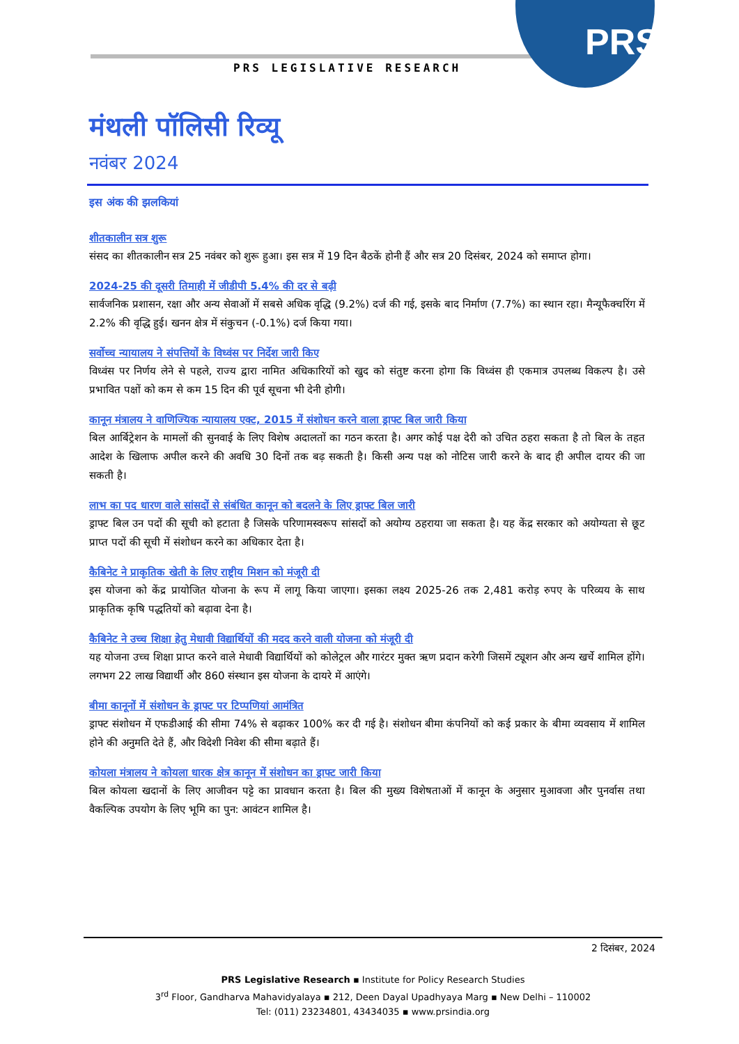PRS
PRS LEGISLATIVE RESEARCH
मंथली पॉलिसी रिव्यू
नवंबर 2024
इस अंक की झलकियां
शीतकालीन सत्र शुरू
संसद का शीतकालीन सत्र 25 नवंबर को शुरू हुआ। इस सत्र में 19 दिन बैठकें होनी हैं और सत्र 20 दिसंबर, 2024 को समाप्त होगा।
2024-25 की दूसरी तिमाही में जीडीपी 5.4% की दर से बढ़ी
सार्वजनिक प्रशासन, रक्षा और अन्य सेवाओं में सबसे अधिक वृद्धि (9.2%) दर्ज की गई, इसके बाद निर्माण (7.7%) का स्थान रहा। मैन्यूफैक्चरिंग में 2.2% की वृद्धि हुई। खनन क्षेत्र में संकुचन (-0.1%) दर्ज किया गया।
सर्वोच्च न्यायालय ने संपत्तियों के विध्वंस पर निर्देश जारी किए
विध्वंस पर निर्णय लेने से पहले, राज्य द्वारा नामित अधिकारियों को खुद को संतुष्ट करना होगा कि विध्वंस ही एकमात्र उपलब्ध विकल्प है। उसे प्रभावित पक्षों को कम से कम 15 दिन की पूर्व सूचना भी देनी होगी।
कानून मंत्रालय ने वाणिज्यिक न्यायालय एक्ट, 2015 में संशोधन करने वाला ड्राफ्ट बिल जारी किया
बिल आर्बिट्रेशन के मामलों की सुनवाई के लिए विशेष अदालतों का गठन करता है। अगर कोई पक्ष देरी को उचित ठहरा सकता है तो बिल के तहत आदेश के खिलाफ अपील करने की अवधि 30 दिनों तक बढ़ सकती है। किसी अन्य पक्ष को नोटिस जारी करने के बाद ही अपील दायर की जा सकती है।
लाभ का पद धारण वाले सांसदों से संबंधित कानून को बदलने के लिए ड्राफ्ट बिल जारी
ड्राफ्ट बिल उन पदों की सूची को हटाता है जिसके परिणामस्वरूप सांसदों को अयोग्य ठहराया जा सकता है। यह केंद्र सरकार को अयोग्यता से छूट प्राप्त पदों की सूची में संशोधन करने का अधिकार देता है।
कैबिनेट ने प्राकृतिक खेती के लिए राष्ट्रीय मिशन को मंजूरी दी
इस योजना को केंद्र प्रायोजित योजना के रूप में लागू किया जाएगा। इसका लक्ष्य 2025-26 तक 2,481 करोड़ रुपए के परिव्यय के साथ प्राकृतिक कृषि पद्धतियों को बढ़ावा देना है।
कैबिनेट ने उच्च शिक्षा हेतु मेधावी विद्यार्थियों की मदद करने वाली योजना को मंजूरी दी
यह योजना उच्च शिक्षा प्राप्त करने वाले मेधावी विद्यार्थियों को कोलेट्रल और गारंटर मुक्त ऋण प्रदान करेगी जिसमें ट्यूशन और अन्य खर्चे शामिल होंगे। लगभग 22 लाख विद्यार्थी और 860 संस्थान इस योजना के दायरे में आएंगे।
बीमा कानूनों में संशोधन के ड्राफ्ट पर टिप्पणियां आमंत्रित
ड्राफ्ट संशोधन में एफडीआई की सीमा 74% से बढ़ाकर 100% कर दी गई है। संशोधन बीमा कंपनियों को कई प्रकार के बीमा व्यवसाय में शामिल होने की अनुमति देते हैं, और विदेशी निवेश की सीमा बढ़ाते हैं।
कोयला मंत्रालय ने कोयला धारक क्षेत्र कानून में संशोधन का ड्राफ्ट जारी किया
बिल कोयला खदानों के लिए आजीवन पट्टे का प्रावधान करता है। बिल की मुख्य विशेषताओं में कानून के अनुसार मुआवजा और पुनर्वास तथा वैकल्पिक उपयोग के लिए भूमि का पुन: आवंटन शामिल है।
2 दिसंबर, 2024
PRS Legislative Research ▪ Institute for Policy Research Studies
3<sup>rd</sup> Floor, Gandharva Mahavidyalaya ▪ 212, Deen Dayal Upadhyaya Marg ▪ New Delhi – 110002
Tel: (011) 23234801, 43434035 ▪ www.prsindia.org